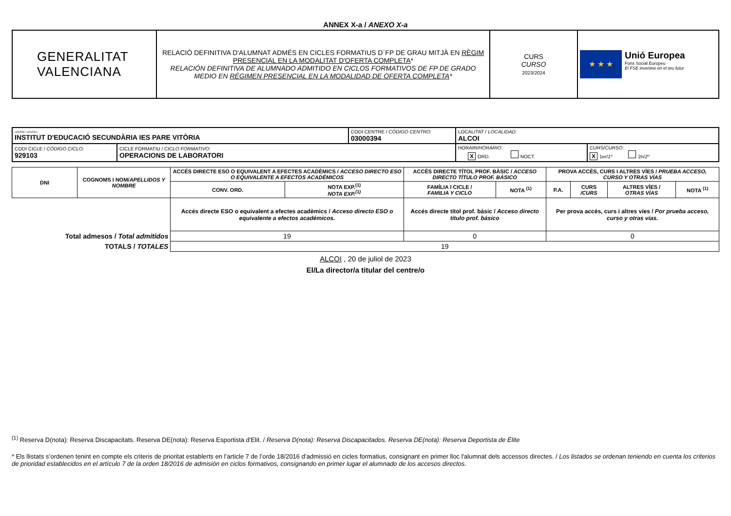ANNEX X-a / ANEXO X-a
| GENERALITAT VALENCIANA | RELACIÓ DEFINITIVA D'ALUMNAT ADMÉS EN CICLES FORMATIUS D´FP DE GRAU MITJÀ EN RÈGIM PRESENCIAL EN LA MODALITAT D'OFERTA COMPLETA * RELACIÓN DEFINITIVA DE ALUMNADO ADMITIDO EN CICLOS FORMATIVOS DE FP DE GRADO MEDIO EN RÉGIMEN PRESENCIAL EN LA MODALIDAD DE OFERTA COMPLETA * | CURS CURSO 2023/2024 | ★ ★ ★ Unió Europea Fons Social Europeu El FSE inverteix en el teu futur |
| CENTRE / CENTRO: INSTITUT D'EDUCACIÓ SECUNDÀRIA IES PARE VITÒRIA | | CODI CENTRE / CÓDIGO CENTRO: 03000394 | LOCALITAT / LOCALIDAD: ALCOI | |
| CODI CICLE / CÓDIGO CICLO: 929103 | CICLE FORMATIU / CICLO FORMATIVO: OPERACIONS DE LABORATORI | | HORARI/ HORARIO : X ORD. NOCT. | CURS/ CURSO : X 1er/ 1º 2n/ 2º |
| DNI | COGNOMS I NOM/ APELLIDOS Y NOMBRE | ACCÉS DIRECTE ESO O EQUIVALENT A EFECTES ACADÈMICS / ACCESO DIRECTO ESO O EQUIVALENTE A EFECTOS ACADÉMICOS | | ACCÉS DIRECTE TÍTOL PROF. BÀSIC / ACCESO DIRECTO TÍTULO PROF. BÁSICO | | PROVA ACCÉS, CURS I ALTRES VÍES / PRUEBA ACCESO, CURSO Y OTRAS VÍAS | | | |
| --- | --- | --- | --- | --- | --- | --- | --- | --- | --- |
| | | CONV. ORD. | NOTA EXP.<sup>(1)</sup> NOTA EXP.<sup>(1)</sup> | FAMÍLIA I CICLE / FAMILIA Y CICLO | NOTA <sup>(1)</sup> | P.A. | CURS /CURS | ALTRES VÍES / OTRAS VÍAS | NOTA <sup>(1)</sup> |
| | | Accés directe ESO o equivalent a efectes acadèmics / Acceso directo ESO o equivalente a efectos académicos. | | Accés directe títol prof. bàsic / Acceso directo título prof. básico | | Per prova accés, curs i altres víes / Por prueba acceso, curso y otras vías. | | | |
| Total admesos / Total admitidos | | 19 | | 0 | | 0 | | | |
| TOTALS / TOTALES | | 19 | | | | | | | |
ALCOI , 20 de juliol de 2023
El/La director/a titular del centre/o
<sup>(1)</sup> Reserva D(nota): Reserva Discapacitats. Reserva DE(nota): Reserva Esportista d'Elit. / Reserva D(nota): Reserva Discapacitados. Reserva DE(nota): Reserva Deportista de Élite
* Els llistats s’ordenen tenint en compte els criteris de prioritat establerts en l’article 7 de l’orde 18/2016 d’admissió en cicles formatius, consignant en primer lloc l'alumnat dels accessos directes. / Los listados se ordenan teniendo en cuenta los criterios de prioridad establecidos en el artículo 7 de la orden 18/2016 de admisión en ciclos formativos, consignando en primer lugar el alumnado de los accesos directos.